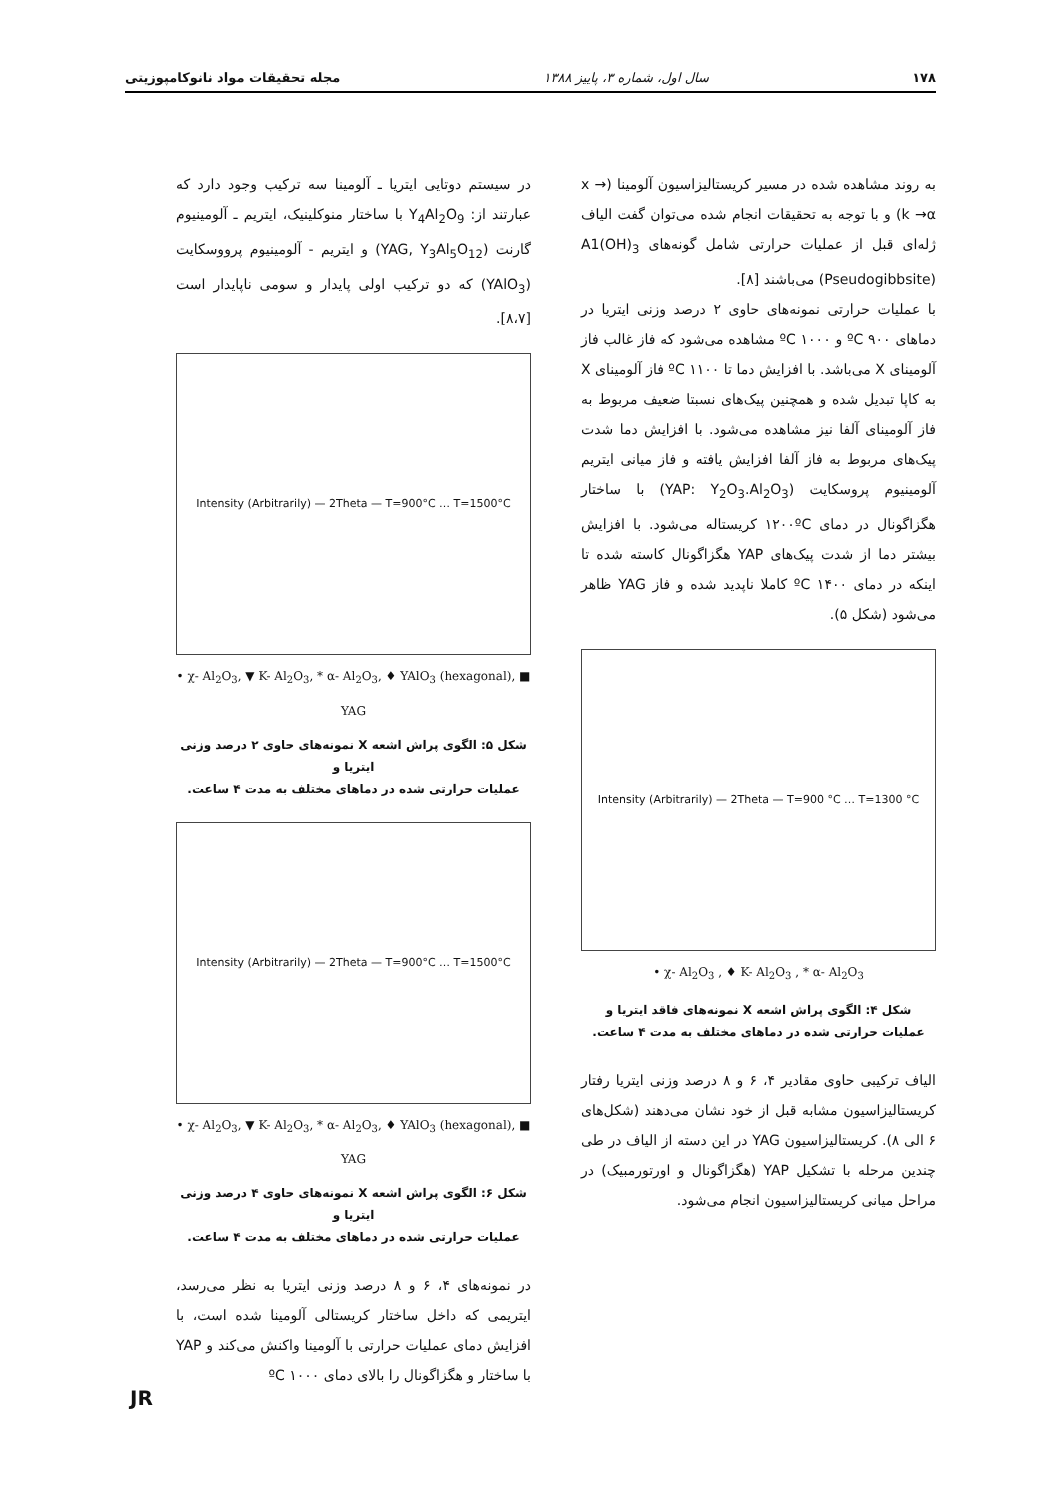۱۷۸ سال اول، شماره ۳، پاییز ۱۳۸۸ مجله تحقیقات مواد نانوکامپوزیتی
به روند مشاهده شده در مسیر کریستالیزاسیون آلومینا (x → k →α) و با توجه به تحقیقات انجام شده می‌توان گفت الیاف ژله‌ای قبل از عملیات حرارتی شامل گونه‌های A1(OH)<sub>3</sub> (Pseudogibbsite) می‌باشند [۸].
با عملیات حرارتی نمونه‌های حاوی ۲ درصد وزنی ایتریا در دماهای ۹۰۰ ºC و ۱۰۰۰ ºC مشاهده می‌شود که فاز غالب فاز آلومینای X می‌باشد. با افزایش دما تا ۱۱۰۰ ºC فاز آلومینای X به کاپا تبدیل شده و همچنین پیک‌های نسبتا ضعیف مربوط به فاز آلومینای آلفا نیز مشاهده می‌شود. با افزایش دما شدت پیک‌های مربوط به فاز آلفا افزایش یافته و فاز میانی ایتریم آلومینیوم پروسکایت (YAP: Y<sub>2</sub>O<sub>3</sub>.Al<sub>2</sub>O<sub>3</sub>) با ساختار هگزاگونال در دمای ۱۲۰۰ºC کریستاله می‌شود. با افزایش بیشتر دما از شدت پیک‌های YAP هگزاگونال کاسته شده تا اینکه در دمای ۱۴۰۰ ºC کاملا ناپدید شده و فاز YAG ظاهر می‌شود (شکل ۵).
Intensity (Arbitrarily) — 2Theta — T=900 °C … T=1300 °C
• χ- Al<sub>2</sub>O<sub>3</sub> , ♦ K- Al<sub>2</sub>O<sub>3</sub> , * α- Al<sub>2</sub>O<sub>3</sub>
شکل ۴: الگوی پراش اشعه X نمونه‌های فاقد ایتریا و
عملیات حرارتی شده در دماهای مختلف به مدت ۴ ساعت.
الیاف ترکیبی حاوی مقادیر ۴، ۶ و ۸ درصد وزنی ایتریا رفتار کریستالیزاسیون مشابه قبل از خود نشان می‌دهند (شکل‌های ۶ الی ۸). کریستالیزاسیون YAG در این دسته از الیاف در طی چندین مرحله با تشکیل YAP (هگزاگونال و اورتورمبیک) در مراحل میانی کریستالیزاسیون انجام می‌شود.
در سیستم دوتایی ایتریا ـ آلومینا سه ترکیب وجود دارد که عبارتند از: Y<sub>4</sub>Al<sub>2</sub>O<sub>9</sub> با ساختار منوکلینیک، ایتریم ـ آلومینیوم گارنت (YAG, Y<sub>3</sub>Al<sub>5</sub>O<sub>12</sub>) و ایتریم - آلومینیوم پرووسکایت (YAlO<sub>3</sub>) که دو ترکیب اولی پایدار و سومی ناپایدار است [۸،۷].
Intensity (Arbitrarily) — 2Theta — T=900°C … T=1500°C
• χ- Al<sub>2</sub>O<sub>3</sub>, ▼ K- Al<sub>2</sub>O<sub>3</sub>, * α- Al<sub>2</sub>O<sub>3</sub>, ♦ YAlO<sub>3</sub> (hexagonal), ■ YAG
شکل ۵: الگوی پراش اشعه X نمونه‌های حاوی ۲ درصد وزنی ایتریا و
عملیات حرارتی شده در دماهای مختلف به مدت ۴ ساعت.
Intensity (Arbitrarily) — 2Theta — T=900°C … T=1500°C
• χ- Al<sub>2</sub>O<sub>3</sub>, ▼ K- Al<sub>2</sub>O<sub>3</sub>, * α- Al<sub>2</sub>O<sub>3</sub>, ♦ YAlO<sub>3</sub> (hexagonal), ■ YAG
شکل ۶: الگوی پراش اشعه X نمونه‌های حاوی ۴ درصد وزنی ایتریا و
عملیات حرارتی شده در دماهای مختلف به مدت ۴ ساعت.
در نمونه‌های ۴، ۶ و ۸ درصد وزنی ایتریا به نظر می‌رسد، ایتریمی که داخل ساختار کریستالی آلومینا شده است، با افزایش دمای عملیات حرارتی با آلومینا واکنش می‌کند و YAP با ساختار و هگزاگونال را بالای دمای ۱۰۰۰ ºC
JR